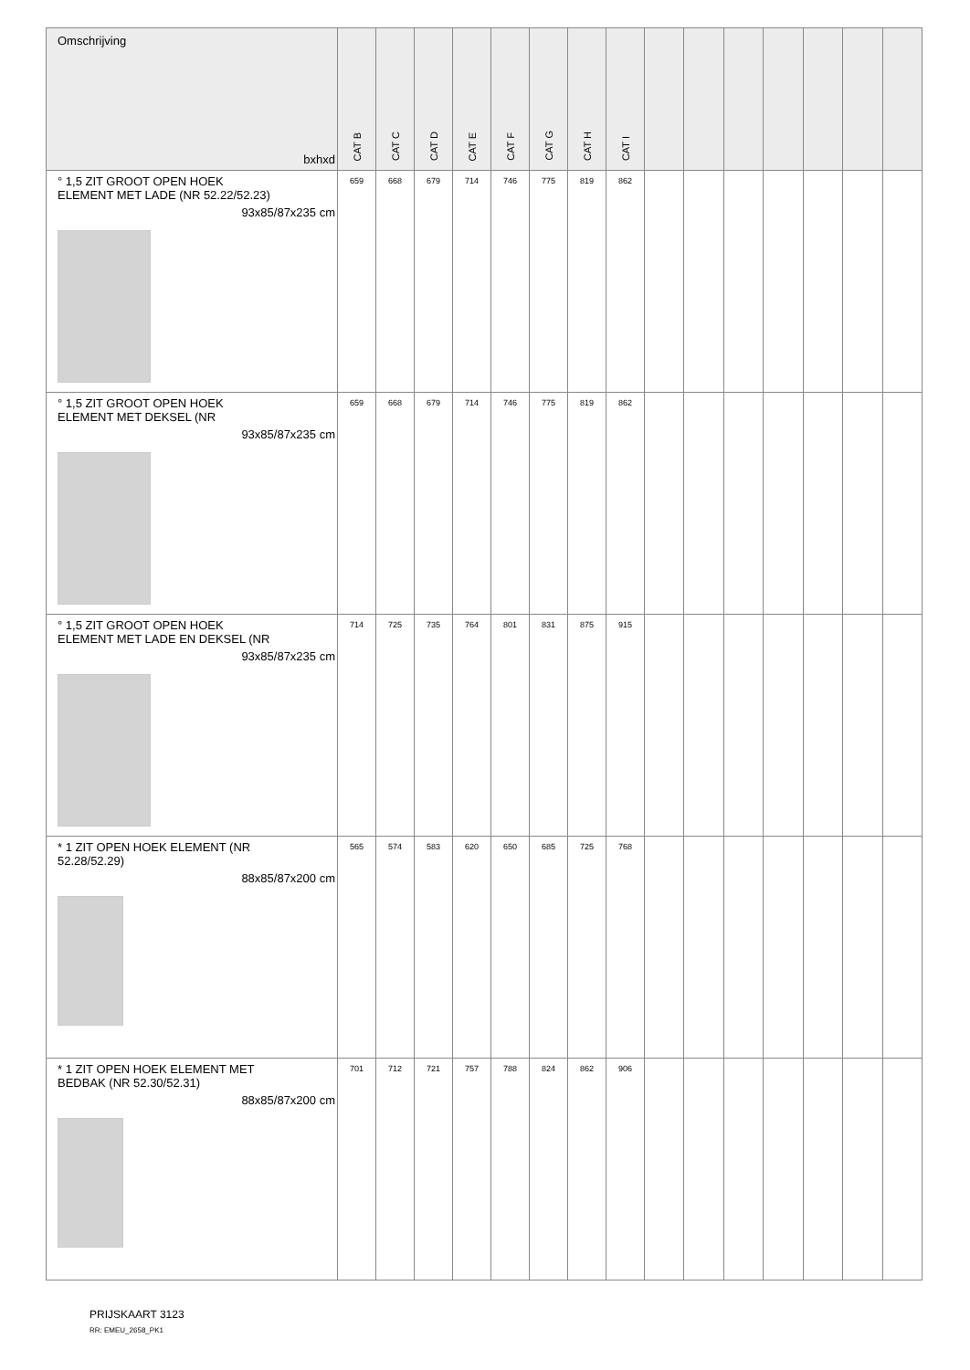| Omschrijving bxhxd | CAT B | CAT C | CAT D | CAT E | CAT F | CAT G | CAT H | CAT I | | | | | | | |
| --- | --- | --- | --- | --- | --- | --- | --- | --- | --- | --- | --- | --- | --- | --- | --- |
| ° 1,5 ZIT GROOT OPEN HOEK ELEMENT MET LADE (NR 52.22/52.23) 93x85/87x235 cm | 659 | 668 | 679 | 714 | 746 | 775 | 819 | 862 | | | | | | | |
| ° 1,5 ZIT GROOT OPEN HOEK ELEMENT MET DEKSEL (NR 93x85/87x235 cm | 659 | 668 | 679 | 714 | 746 | 775 | 819 | 862 | | | | | | | |
| ° 1,5 ZIT GROOT OPEN HOEK ELEMENT MET LADE EN DEKSEL (NR 93x85/87x235 cm | 714 | 725 | 735 | 764 | 801 | 831 | 875 | 915 | | | | | | | |
| * 1 ZIT OPEN HOEK ELEMENT (NR 52.28/52.29) 88x85/87x200 cm | 565 | 574 | 583 | 620 | 650 | 685 | 725 | 768 | | | | | | | |
| * 1 ZIT OPEN HOEK ELEMENT MET BEDBAK (NR 52.30/52.31) 88x85/87x200 cm | 701 | 712 | 721 | 757 | 788 | 824 | 862 | 906 | | | | | | | |
PRIJSKAART 3123
RR: EMEU_2658_PK1